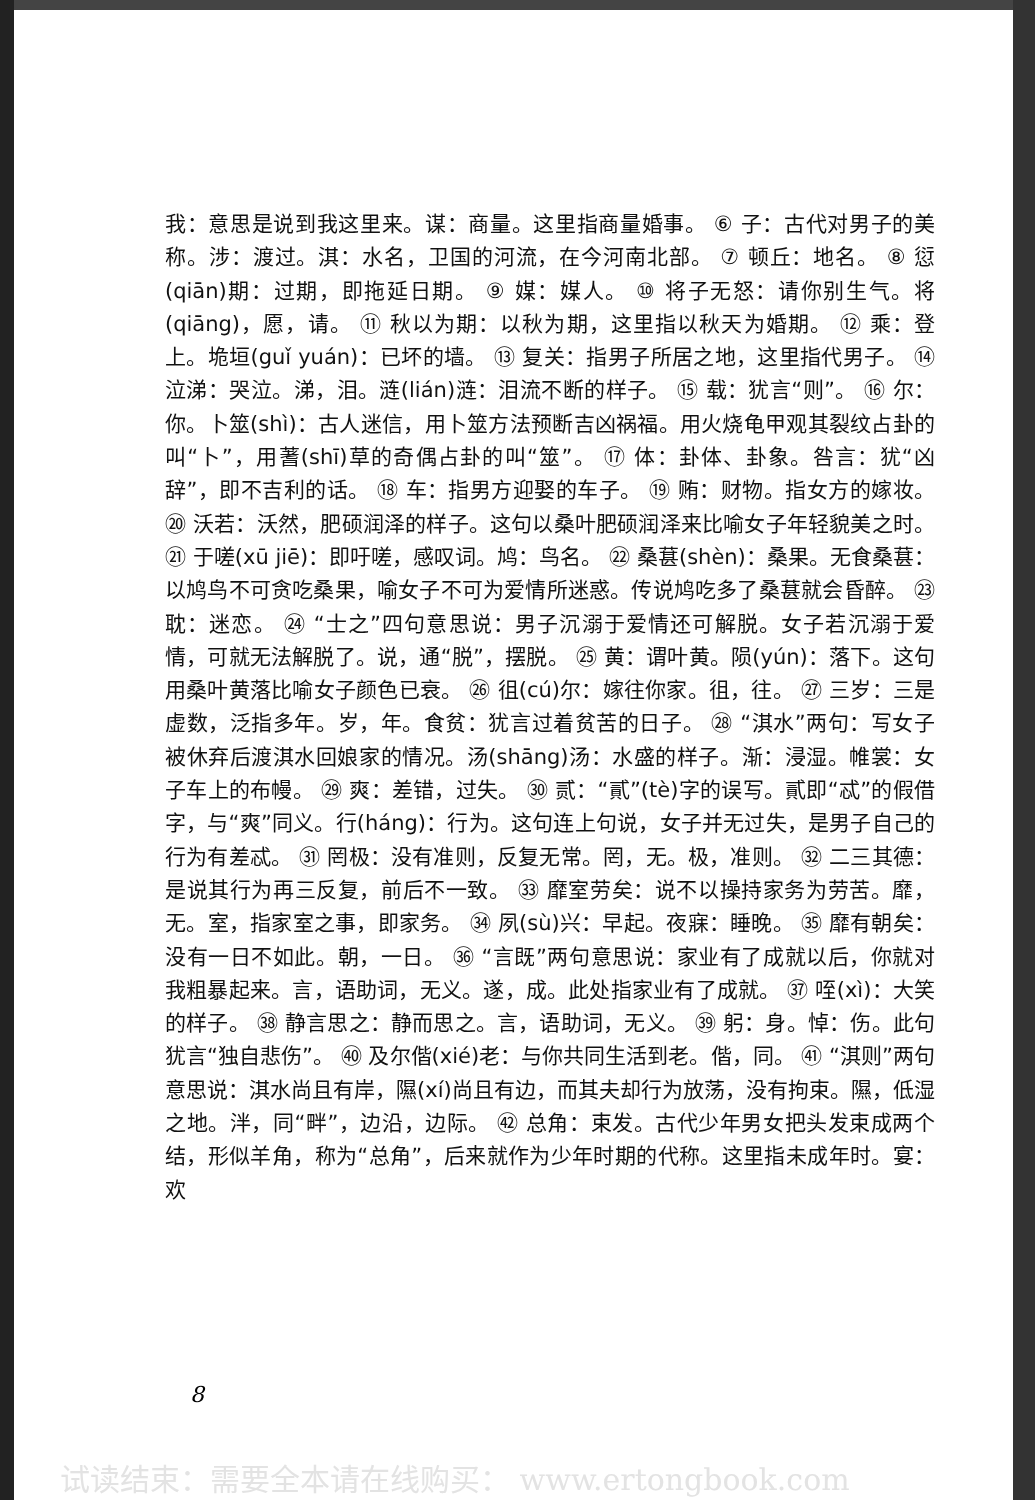我：意思是说到我这里来。谋：商量。这里指商量婚事。 ⑥ 子：古代对男子的美称。涉：渡过。淇：水名，卫国的河流，在今河南北部。 ⑦ 顿丘：地名。 ⑧ 愆(qiān)期：过期，即拖延日期。 ⑨ 媒：媒人。 ⑩ 将子无怒：请你别生气。将(qiāng)，愿，请。 ⑪ 秋以为期：以秋为期，这里指以秋天为婚期。 ⑫ 乘：登上。垝垣(guǐ yuán)：已坏的墙。 ⑬ 复关：指男子所居之地，这里指代男子。 ⑭ 泣涕：哭泣。涕，泪。涟(lián)涟：泪流不断的样子。 ⑮ 载：犹言“则”。 ⑯ 尔：你。卜筮(shì)：古人迷信，用卜筮方法预断吉凶祸福。用火烧龟甲观其裂纹占卦的叫“卜”，用蓍(shī)草的奇偶占卦的叫“筮”。 ⑰ 体：卦体、卦象。咎言：犹“凶辞”，即不吉利的话。 ⑱ 车：指男方迎娶的车子。 ⑲ 贿：财物。指女方的嫁妆。 ⑳ 沃若：沃然，肥硕润泽的样子。这句以桑叶肥硕润泽来比喻女子年轻貌美之时。 ㉑ 于嗟(xū jiē)：即吁嗟，感叹词。鸠：鸟名。 ㉒ 桑葚(shèn)：桑果。无食桑葚：以鸠鸟不可贪吃桑果，喻女子不可为爱情所迷惑。传说鸠吃多了桑葚就会昏醉。 ㉓ 耽：迷恋。 ㉔ “士之”四句意思说：男子沉溺于爱情还可解脱。女子若沉溺于爱情，可就无法解脱了。说，通“脱”，摆脱。 ㉕ 黄：谓叶黄。陨(yún)：落下。这句用桑叶黄落比喻女子颜色已衰。 ㉖ 徂(cú)尔：嫁往你家。徂，往。 ㉗ 三岁：三是虚数，泛指多年。岁，年。食贫：犹言过着贫苦的日子。 ㉘ “淇水”两句：写女子被休弃后渡淇水回娘家的情况。汤(shāng)汤：水盛的样子。渐：浸湿。帷裳：女子车上的布幔。 ㉙ 爽：差错，过失。 ㉚ 贰：“貳”(tè)字的误写。貳即“忒”的假借字，与“爽”同义。行(háng)：行为。这句连上句说，女子并无过失，是男子自己的行为有差忒。 ㉛ 罔极：没有准则，反复无常。罔，无。极，准则。 ㉜ 二三其德：是说其行为再三反复，前后不一致。 ㉝ 靡室劳矣：说不以操持家务为劳苦。靡，无。室，指家室之事，即家务。 ㉞ 夙(sù)兴：早起。夜寐：睡晚。 ㉟ 靡有朝矣：没有一日不如此。朝，一日。 ㊱ “言既”两句意思说：家业有了成就以后，你就对我粗暴起来。言，语助词，无义。遂，成。此处指家业有了成就。 ㊲ 咥(xì)：大笑的样子。 ㊳ 静言思之：静而思之。言，语助词，无义。 ㊴ 躬：身。悼：伤。此句犹言“独自悲伤”。 ㊵ 及尔偕(xié)老：与你共同生活到老。偕，同。 ㊶ “淇则”两句意思说：淇水尚且有岸，隰(xí)尚且有边，而其夫却行为放荡，没有拘束。隰，低湿之地。泮，同“畔”，边沿，边际。 ㊷ 总角：束发。古代少年男女把头发束成两个结，形似羊角，称为“总角”，后来就作为少年时期的代称。这里指未成年时。宴：欢
8
试读结束：需要全本请在线购买： www.ertongbook.com